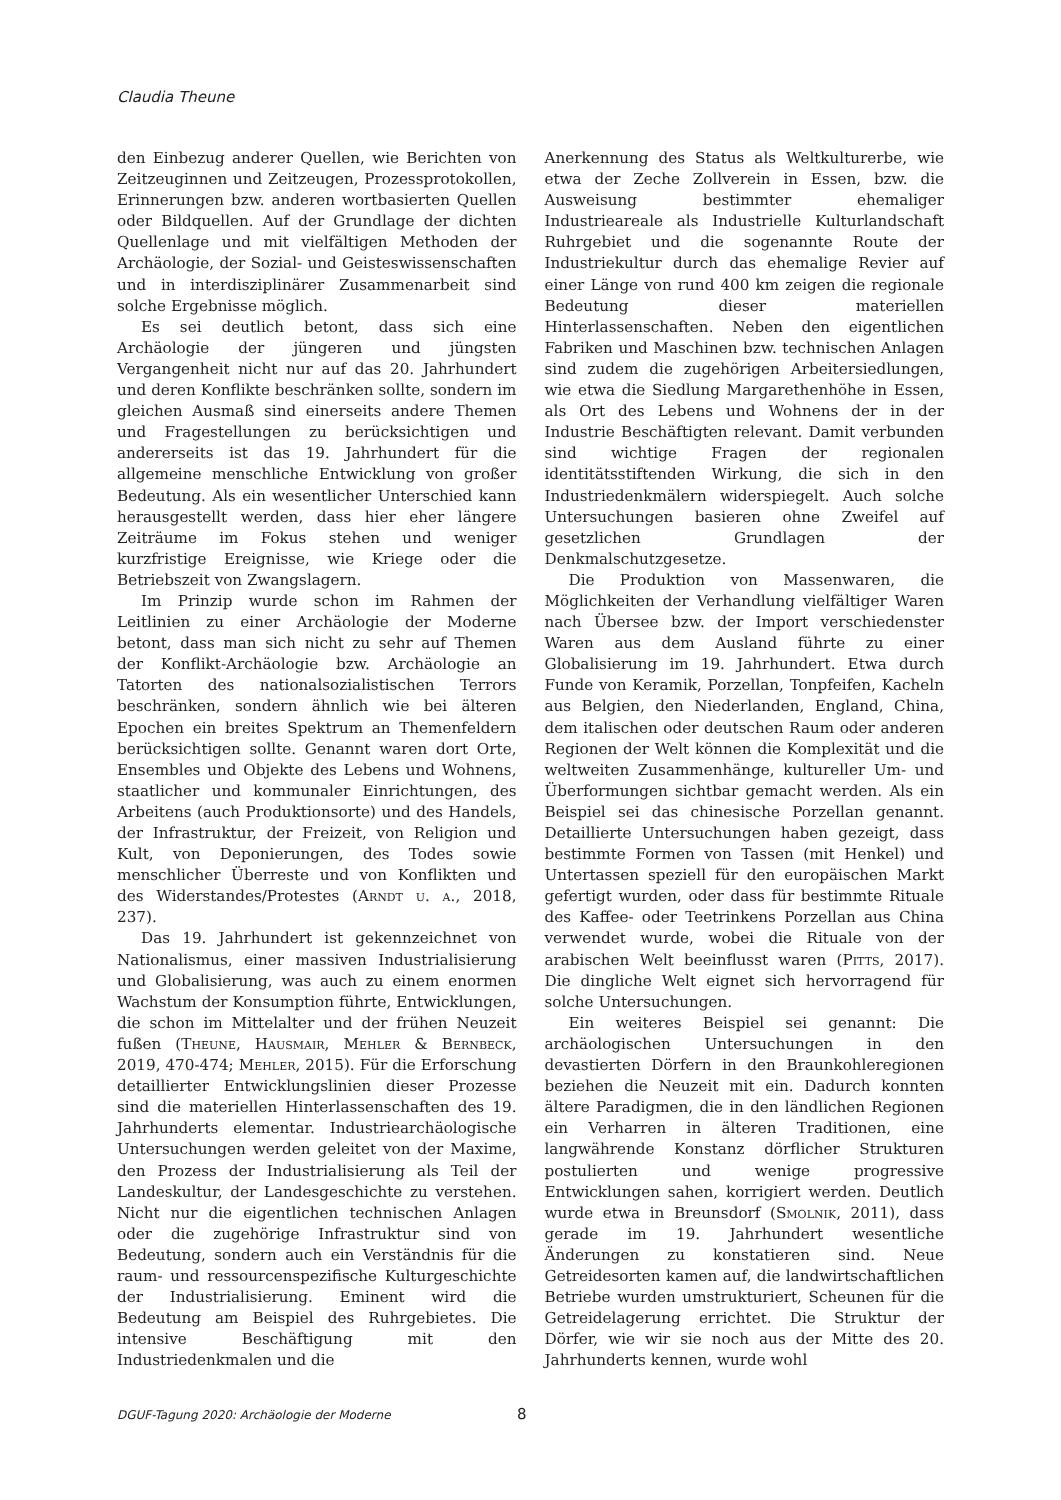Claudia Theune
den Einbezug anderer Quellen, wie Berichten von Zeitzeuginnen und Zeitzeugen, Prozessprotokollen, Erinnerungen bzw. anderen wortbasierten Quellen oder Bildquellen. Auf der Grundlage der dichten Quellenlage und mit vielfältigen Methoden der Archäologie, der Sozial- und Geisteswissenschaften und in interdisziplinärer Zusammenarbeit sind solche Ergebnisse möglich.
Es sei deutlich betont, dass sich eine Archäologie der jüngeren und jüngsten Vergangenheit nicht nur auf das 20. Jahrhundert und deren Konflikte beschränken sollte, sondern im gleichen Ausmaß sind einerseits andere Themen und Fragestellungen zu berücksichtigen und andererseits ist das 19. Jahrhundert für die allgemeine menschliche Entwicklung von großer Bedeutung. Als ein wesentlicher Unterschied kann herausgestellt werden, dass hier eher längere Zeiträume im Fokus stehen und weniger kurzfristige Ereignisse, wie Kriege oder die Betriebszeit von Zwangslagern.
Im Prinzip wurde schon im Rahmen der Leitlinien zu einer Archäologie der Moderne betont, dass man sich nicht zu sehr auf Themen der Konflikt-Archäologie bzw. Archäologie an Tatorten des nationalsozialistischen Terrors beschränken, sondern ähnlich wie bei älteren Epochen ein breites Spektrum an Themenfeldern berücksichtigen sollte. Genannt waren dort Orte, Ensembles und Objekte des Lebens und Wohnens, staatlicher und kommunaler Einrichtungen, des Arbeitens (auch Produktionsorte) und des Handels, der Infrastruktur, der Freizeit, von Religion und Kult, von Deponierungen, des Todes sowie menschlicher Überreste und von Konflikten und des Widerstandes/Protestes (Arndt u. a., 2018, 237).
Das 19. Jahrhundert ist gekennzeichnet von Nationalismus, einer massiven Industrialisierung und Globalisierung, was auch zu einem enormen Wachstum der Konsumption führte, Entwicklungen, die schon im Mittelalter und der frühen Neuzeit fußen (Theune, Hausmair, Mehler & Bernbeck, 2019, 470-474; Mehler, 2015). Für die Erforschung detaillierter Entwicklungslinien dieser Prozesse sind die materiellen Hinterlassenschaften des 19. Jahrhunderts elementar. Industriearchäologische Untersuchungen werden geleitet von der Maxime, den Prozess der Industrialisierung als Teil der Landeskultur, der Landesgeschichte zu verstehen. Nicht nur die eigentlichen technischen Anlagen oder die zugehörige Infrastruktur sind von Bedeutung, sondern auch ein Verständnis für die raum- und ressourcenspezifische Kulturgeschichte der Industrialisierung. Eminent wird die Bedeutung am Beispiel des Ruhrgebietes. Die intensive Beschäftigung mit den Industriedenkmalen und die
Anerkennung des Status als Weltkulturerbe, wie etwa der Zeche Zollverein in Essen, bzw. die Ausweisung bestimmter ehemaliger Industrieareale als Industrielle Kulturlandschaft Ruhrgebiet und die sogenannte Route der Industriekultur durch das ehemalige Revier auf einer Länge von rund 400 km zeigen die regionale Bedeutung dieser materiellen Hinterlassenschaften. Neben den eigentlichen Fabriken und Maschinen bzw. technischen Anlagen sind zudem die zugehörigen Arbeitersiedlungen, wie etwa die Siedlung Margarethenhöhe in Essen, als Ort des Lebens und Wohnens der in der Industrie Beschäftigten relevant. Damit verbunden sind wichtige Fragen der regionalen identitätsstiftenden Wirkung, die sich in den Industriedenkmälern widerspiegelt. Auch solche Untersuchungen basieren ohne Zweifel auf gesetzlichen Grundlagen der Denkmalschutzgesetze.
Die Produktion von Massenwaren, die Möglichkeiten der Verhandlung vielfältiger Waren nach Übersee bzw. der Import verschiedenster Waren aus dem Ausland führte zu einer Globalisierung im 19. Jahrhundert. Etwa durch Funde von Keramik, Porzellan, Tonpfeifen, Kacheln aus Belgien, den Niederlanden, England, China, dem italischen oder deutschen Raum oder anderen Regionen der Welt können die Komplexität und die weltweiten Zusammenhänge, kultureller Um- und Überformungen sichtbar gemacht werden. Als ein Beispiel sei das chinesische Porzellan genannt. Detaillierte Untersuchungen haben gezeigt, dass bestimmte Formen von Tassen (mit Henkel) und Untertassen speziell für den europäischen Markt gefertigt wurden, oder dass für bestimmte Rituale des Kaffee- oder Teetrinkens Porzellan aus China verwendet wurde, wobei die Rituale von der arabischen Welt beeinflusst waren (Pitts, 2017). Die dingliche Welt eignet sich hervorragend für solche Untersuchungen.
Ein weiteres Beispiel sei genannt: Die archäologischen Untersuchungen in den devastierten Dörfern in den Braunkohleregionen beziehen die Neuzeit mit ein. Dadurch konnten ältere Paradigmen, die in den ländlichen Regionen ein Verharren in älteren Traditionen, eine langwährende Konstanz dörflicher Strukturen postulierten und wenige progressive Entwicklungen sahen, korrigiert werden. Deutlich wurde etwa in Breunsdorf (Smolnik, 2011), dass gerade im 19. Jahrhundert wesentliche Änderungen zu konstatieren sind. Neue Getreidesorten kamen auf, die landwirtschaftlichen Betriebe wurden umstrukturiert, Scheunen für die Getreidelagerung errichtet. Die Struktur der Dörfer, wie wir sie noch aus der Mitte des 20. Jahrhunderts kennen, wurde wohl
DGUF-Tagung 2020: Archäologie der Moderne 8